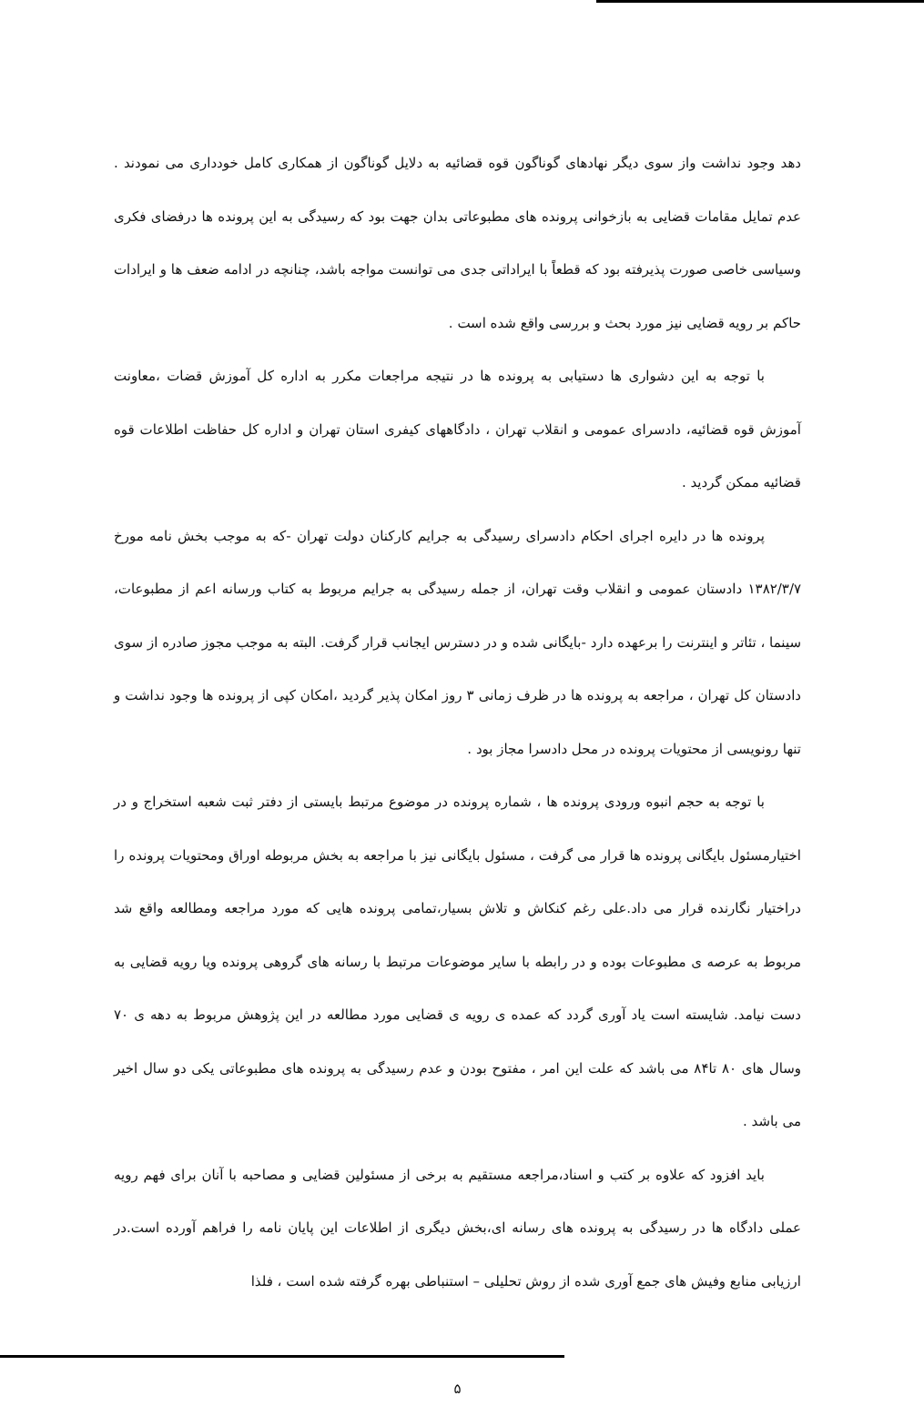دهد وجود نداشت واز سوی دیگر نهادهای گوناگون قوه قضائیه به دلایل گوناگون از همکاری کامل خودداری می نمودند . عدم تمایل مقامات قضایی به بازخوانی پرونده های مطبوعاتی بدان جهت بود که رسیدگی به این پرونده ها درفضای فکری وسیاسی خاصی صورت پذیرفته بود که قطعاً با ایراداتی جدی می توانست مواجه باشد، چنانچه در ادامه ضعف ها و ایرادات حاکم بر رویه قضایی نیز مورد بحث و بررسی واقع شده است .
با توجه به این دشواری ها دستیابی به پرونده ها در نتیجه مراجعات مکرر به اداره کل آموزش قضات ،معاونت آموزش قوه قضائیه، دادسرای عمومی و انقلاب تهران ، دادگاههای کیفری استان تهران و اداره کل حفاظت اطلاعات قوه قضائیه ممکن گردید .
پرونده ها در دایره اجرای احکام دادسرای رسیدگی به جرایم کارکنان دولت تهران -که به موجب بخش نامه مورخ ۱۳۸۲/۳/۷ دادستان عمومی و انقلاب وقت تهران، از جمله رسیدگی به جرایم مربوط به کتاب ورسانه اعم از مطبوعات، سینما ، تئاتر و اینترنت را برعهده دارد -بایگانی شده و در دسترس ایجانب قرار گرفت. البته به موجب مجوز صادره از سوی دادستان کل تهران ، مراجعه به پرونده ها در ظرف زمانی ۳ روز امکان پذیر گردید ،امکان کپی از پرونده ها وجود نداشت و تنها رونویسی از محتویات پرونده در محل دادسرا مجاز بود .
با توجه به حجم انبوه ورودی پرونده ها ، شماره پرونده در موضوع مرتبط بایستی از دفتر ثبت شعبه استخراج و در اختیارمسئول بایگانی پرونده ها قرار می گرفت ، مسئول بایگانی نیز با مراجعه به بخش مربوطه اوراق ومحتویات پرونده را دراختیار نگارنده قرار می داد.علی رغم کنکاش و تلاش بسیار،تمامی پرونده هایی که مورد مراجعه ومطالعه واقع شد مربوط به عرصه ی مطبوعات بوده و در رابطه با سایر موضوعات مرتبط با رسانه های گروهی پرونده ویا رویه قضایی به دست نیامد. شایسته است یاد آوری گردد که عمده ی رویه ی قضایی مورد مطالعه در این پژوهش مربوط به دهه ی ۷۰ وسال های ۸۰ تا۸۴ می باشد که علت این امر ، مفتوح بودن و عدم رسیدگی به پرونده های مطبوعاتی یکی دو سال اخیر می باشد .
باید افزود که علاوه بر کتب و اسناد،مراجعه مستقیم به برخی از مسئولین قضایی و مصاحبه با آنان برای فهم رویه عملی دادگاه ها در رسیدگی به پرونده های رسانه ای،بخش دیگری از اطلاعات این پایان نامه را فراهم آورده است.در ارزیابی منابع وفیش های جمع آوری شده از روش تحلیلی – استنباطی بهره گرفته شده است ، فلذا
۵